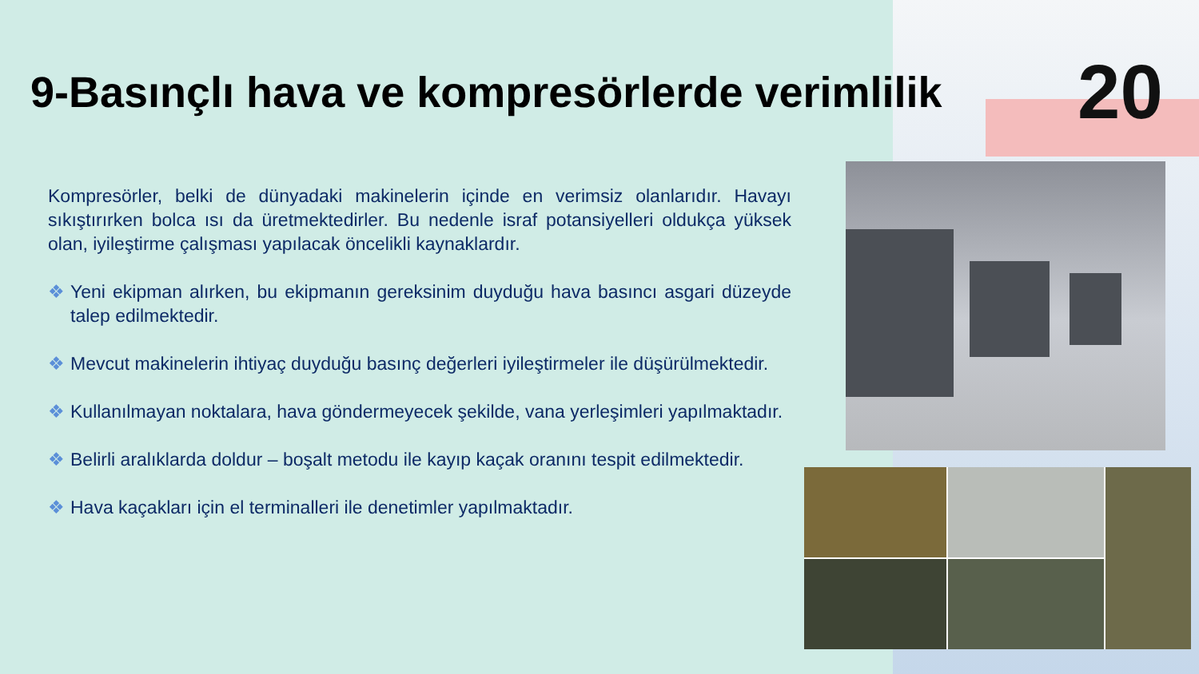9-Basınçlı hava ve kompresörlerde verimlilik
20
Kompresörler, belki de dünyadaki makinelerin içinde en verimsiz olanlarıdır. Havayı sıkıştırırken bolca ısı da üretmektedirler. Bu nedenle israf potansiyelleri oldukça yüksek olan, iyileştirme çalışması yapılacak öncelikli kaynaklardır.
❖ Yeni ekipman alırken, bu ekipmanın gereksinim duyduğu hava basıncı asgari düzeyde talep edilmektedir.
❖ Mevcut makinelerin ihtiyaç duyduğu basınç değerleri iyileştirmeler ile düşürülmektedir.
❖ Kullanılmayan noktalara, hava göndermeyecek şekilde, vana yerleşimleri yapılmaktadır.
❖ Belirli aralıklarda doldur – boşalt metodu ile kayıp kaçak oranını tespit edilmektedir.
❖ Hava kaçakları için el terminalleri ile denetimler yapılmaktadır.